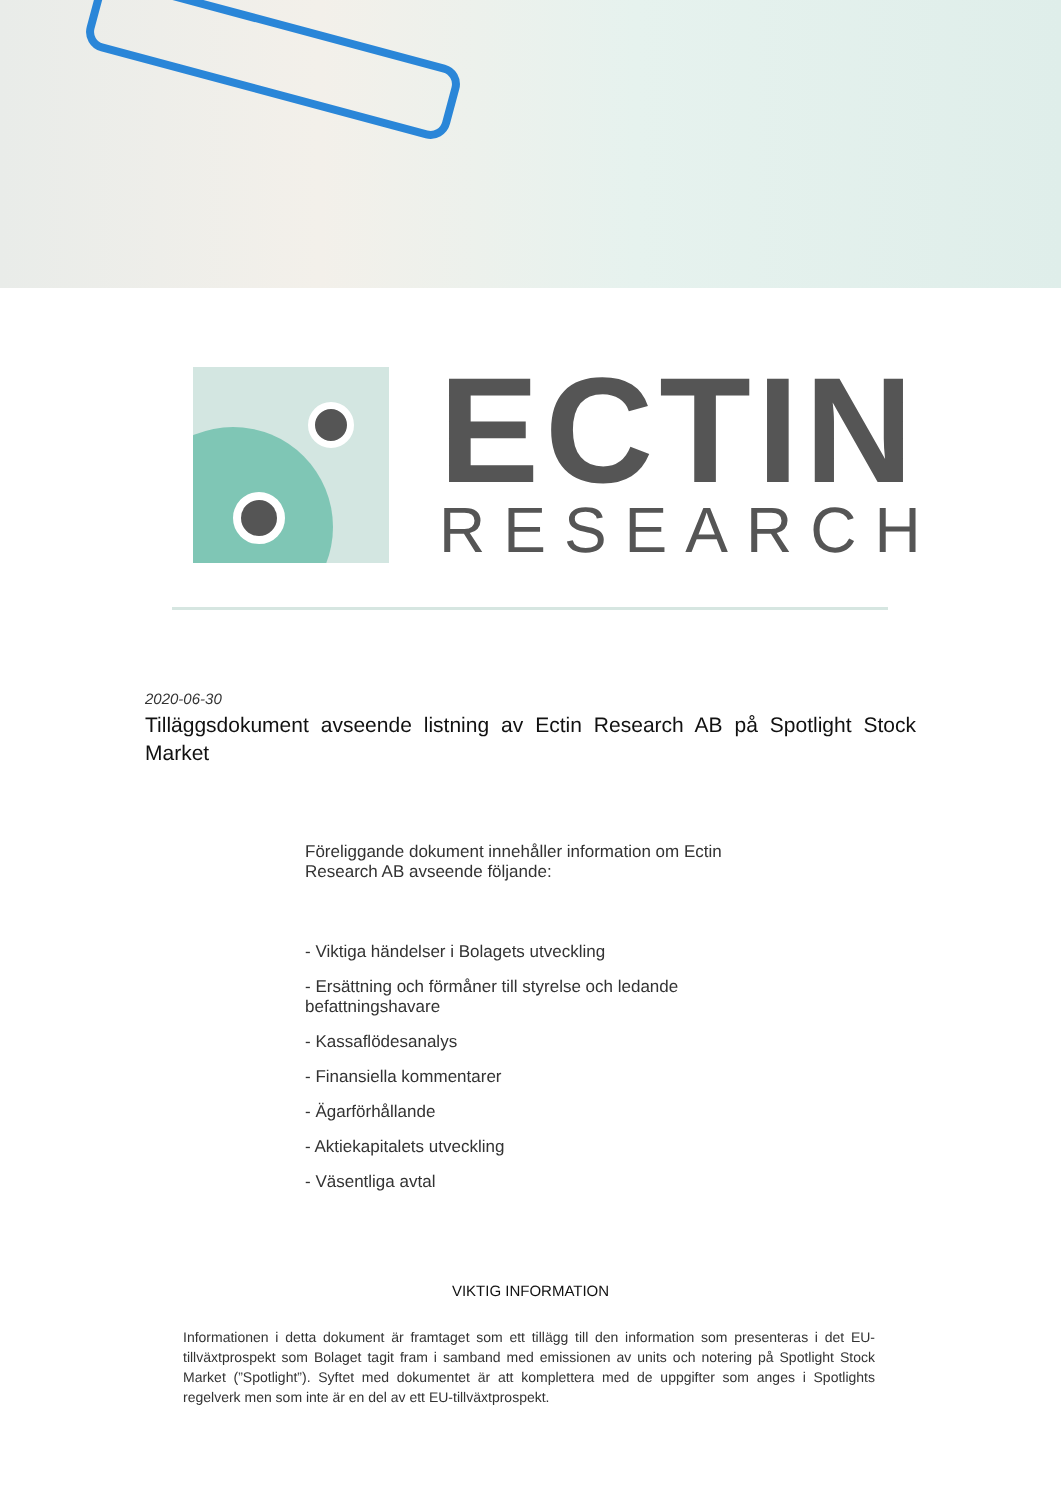ECTIN
RESEARCH
2020-06-30
Tilläggsdokument avseende listning av Ectin Research AB på Spotlight Stock Market
Föreliggande dokument innehåller information om Ectin Research AB avseende följande:
- Viktiga händelser i Bolagets utveckling
- Ersättning och förmåner till styrelse och ledande befattningshavare
- Kassaflödesanalys
- Finansiella kommentarer
- Ägarförhållande
- Aktiekapitalets utveckling
- Väsentliga avtal
VIKTIG INFORMATION
Informationen i detta dokument är framtaget som ett tillägg till den information som presenteras i det EU-tillväxtprospekt som Bolaget tagit fram i samband med emissionen av units och notering på Spotlight Stock Market (”Spotlight”). Syftet med dokumentet är att komplettera med de uppgifter som anges i Spotlights regelverk men som inte är en del av ett EU-tillväxtprospekt.